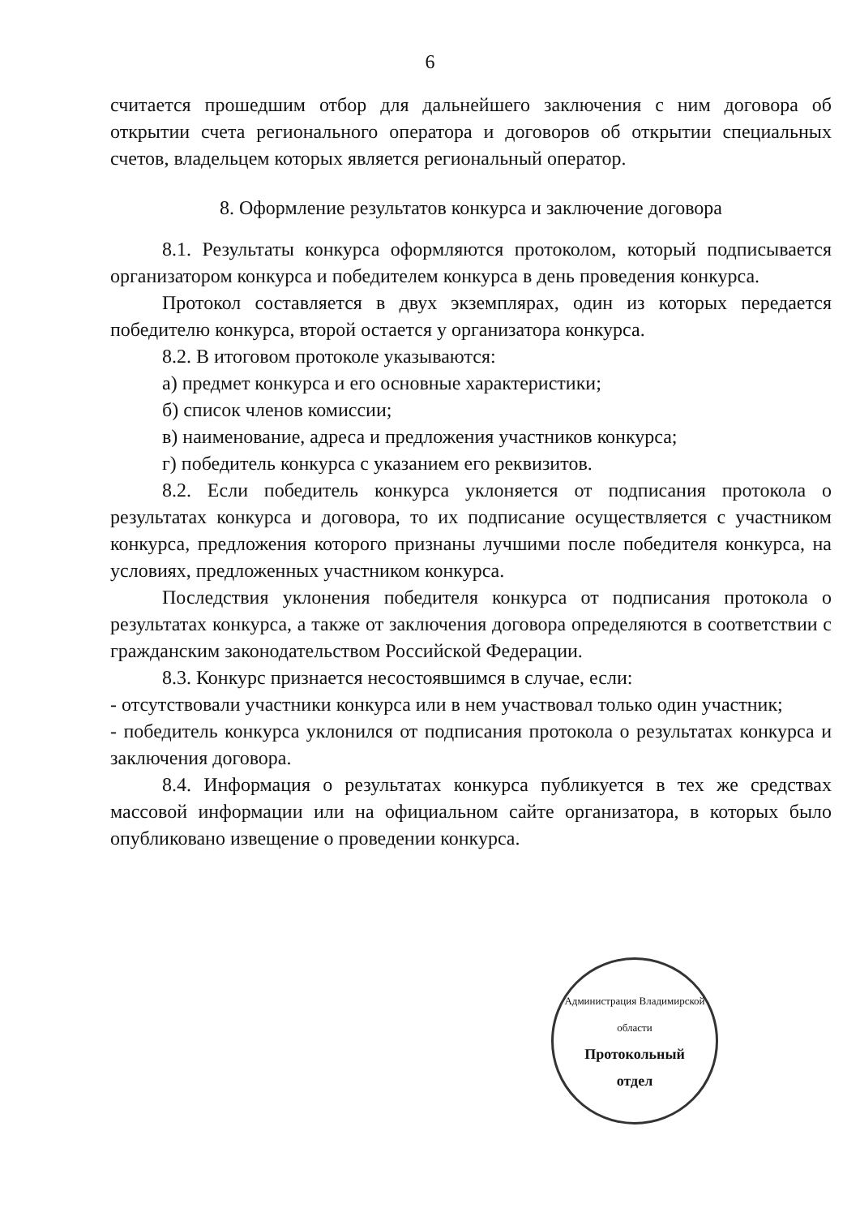6
считается прошедшим отбор для дальнейшего заключения с ним договора об открытии счета регионального оператора и договоров об открытии специальных счетов, владельцем которых является региональный оператор.
8. Оформление результатов конкурса и заключение договора
8.1. Результаты конкурса оформляются протоколом, который подписывается организатором конкурса и победителем конкурса в день проведения конкурса.
Протокол составляется в двух экземплярах, один из которых передается победителю конкурса, второй остается у организатора конкурса.
8.2. В итоговом протоколе указываются:
а) предмет конкурса и его основные характеристики;
б) список членов комиссии;
в) наименование, адреса и предложения участников конкурса;
г) победитель конкурса с указанием его реквизитов.
8.2. Если победитель конкурса уклоняется от подписания протокола о результатах конкурса и договора, то их подписание осуществляется с участником конкурса, предложения которого признаны лучшими после победителя конкурса, на условиях, предложенных участником конкурса.
Последствия уклонения победителя конкурса от подписания протокола о результатах конкурса, а также от заключения договора определяются в соответствии с гражданским законодательством Российской Федерации.
8.3. Конкурс признается несостоявшимся в случае, если:
- отсутствовали участники конкурса или в нем участвовал только один участник;
- победитель конкурса уклонился от подписания протокола о результатах конкурса и заключения договора.
8.4. Информация о результатах конкурса публикуется в тех же средствах массовой информации или на официальном сайте организатора, в которых было опубликовано извещение о проведении конкурса.
Администрация Владимирской области
Протокольный
отдел